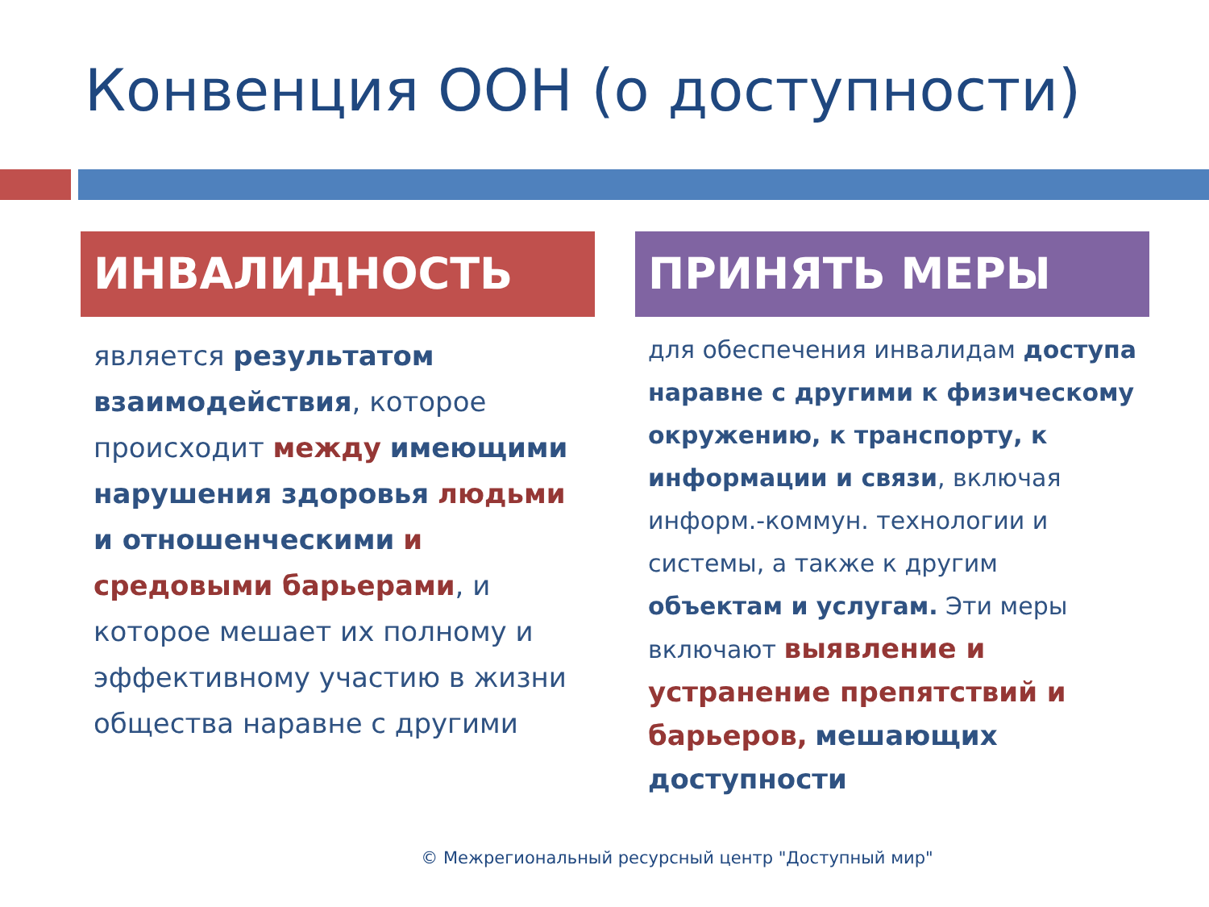Конвенция ООН (о доступности)
ИНВАЛИДНОСТЬ
является результатом взаимодействия, которое происходит между имеющими нарушения здоровья людьми и отношенческими и средовыми барьерами, и которое мешает их полному и эффективному участию в жизни общества наравне с другими
ПРИНЯТЬ МЕРЫ
для обеспечения инвалидам доступа наравне с другими к физическому окружению, к транспорту, к информации и связи, включая информ.-коммун. технологии и системы, а также к другим объектам и услугам. Эти меры включают выявление и устранение препятствий и барьеров, мешающих доступности
© Межрегиональный ресурсный центр "Доступный мир"